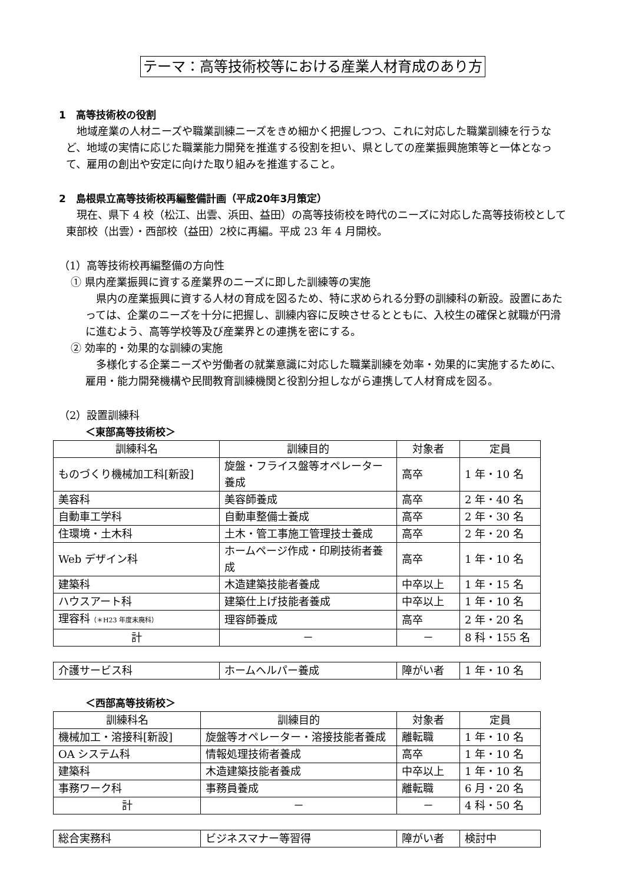テーマ：高等技術校等における産業人材育成のあり方
1　高等技術校の役割
地域産業の人材ニーズや職業訓練ニーズをきめ細かく把握しつつ、これに対応した職業訓練を行うなど、地域の実情に応じた職業能力開発を推進する役割を担い、県としての産業振興施策等と一体となって、雇用の創出や安定に向けた取り組みを推進すること。
2　島根県立高等技術校再編整備計画（平成20年3月策定）
現在、県下 4 校（松江、出雲、浜田、益田）の高等技術校を時代のニーズに対応した高等技術校として東部校（出雲）・西部校（益田）2校に再編。平成 23 年 4 月開校。
（1）高等技術校再編整備の方向性
① 県内産業振興に資する産業界のニーズに即した訓練等の実施
県内の産業振興に資する人材の育成を図るため、特に求められる分野の訓練科の新設。設置にあたっては、企業のニーズを十分に把握し、訓練内容に反映させるとともに、入校生の確保と就職が円滑に進むよう、高等学校等及び産業界との連携を密にする。
② 効率的・効果的な訓練の実施
多様化する企業ニーズや労働者の就業意識に対応した職業訓練を効率・効果的に実施するために、雇用・能力開発機構や民間教育訓練機関と役割分担しながら連携して人材育成を図る。
（2）設置訓練科
＜東部高等技術校＞
| 訓練科名 | 訓練目的 | 対象者 | 定員 |
| --- | --- | --- | --- |
| ものづくり機械加工科[新設] | 旋盤・フライス盤等オペレーター養成 | 高卒 | 1 年・10 名 |
| 美容科 | 美容師養成 | 高卒 | 2 年・40 名 |
| 自動車工学科 | 自動車整備士養成 | 高卒 | 2 年・30 名 |
| 住環境・土木科 | 土木・管工事施工管理技士養成 | 高卒 | 2 年・20 名 |
| Web デザイン科 | ホームページ作成・印刷技術者養成 | 高卒 | 1 年・10 名 |
| 建築科 | 木造建築技能者養成 | 中卒以上 | 1 年・15 名 |
| ハウスアート科 | 建築仕上げ技能者養成 | 中卒以上 | 1 年・10 名 |
| 理容科 （＊H23 年度末廃科） | 理容師養成 | 高卒 | 2 年・20 名 |
| 計 | － | － | 8 科・155 名 |
| 介護サービス科 | ホームヘルパー養成 | 障がい者 | 1 年・10 名 |
＜西部高等技術校＞
| 訓練科名 | 訓練目的 | 対象者 | 定員 |
| --- | --- | --- | --- |
| 機械加工・溶接科[新設] | 旋盤等オペレーター・溶接技能者養成 | 離転職 | 1 年・10 名 |
| OA システム科 | 情報処理技術者養成 | 高卒 | 1 年・10 名 |
| 建築科 | 木造建築技能者養成 | 中卒以上 | 1 年・10 名 |
| 事務ワーク科 | 事務員養成 | 離転職 | 6 月・20 名 |
| 計 | － | － | 4 科・50 名 |
| 総合実務科 | ビジネスマナー等習得 | 障がい者 | 検討中 |